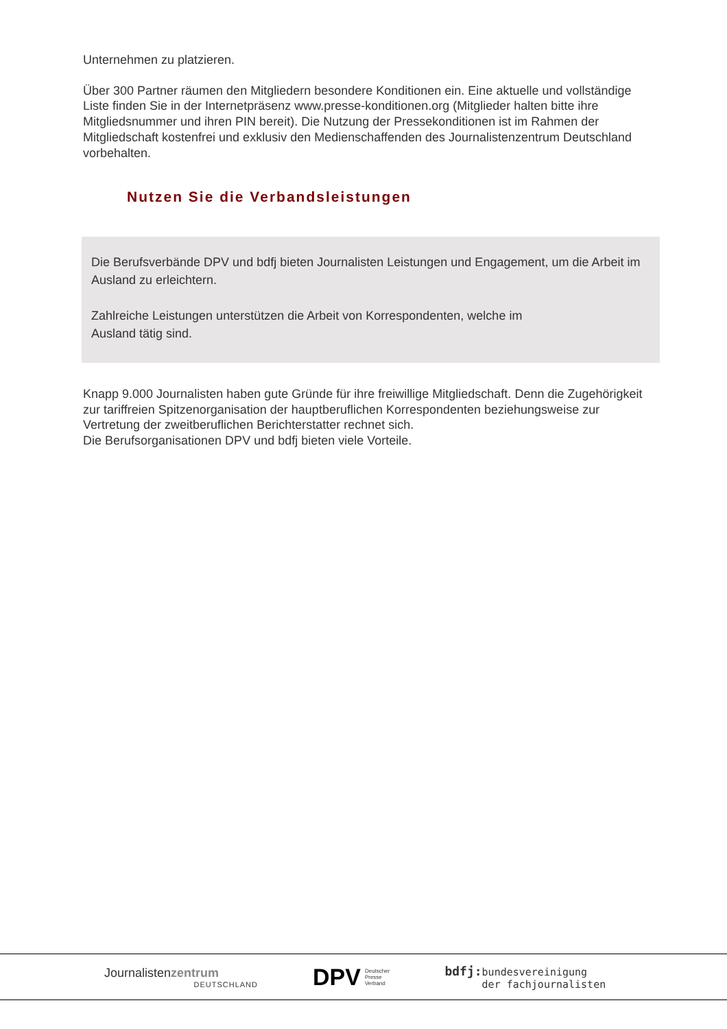Unternehmen zu platzieren.
Über 300 Partner räumen den Mitgliedern besondere Konditionen ein. Eine aktuelle und vollständige Liste finden Sie in der Internetpräsenz www.presse-konditionen.org (Mitglieder halten bitte ihre Mitgliedsnummer und ihren PIN bereit). Die Nutzung der Pressekonditionen ist im Rahmen der Mitgliedschaft kostenfrei und exklusiv den Medienschaffenden des Journalistenzentrum Deutschland vorbehalten.
Nutzen Sie die Verbandsleistungen
Die Berufsverbände DPV und bdfj bieten Journalisten Leistungen und Engagement, um die Arbeit im Ausland zu erleichtern.
Zahlreiche Leistungen unterstützen die Arbeit von Korrespondenten, welche im
Ausland tätig sind.
Knapp 9.000 Journalisten haben gute Gründe für ihre freiwillige Mitgliedschaft. Denn die Zugehörigkeit zur tariffreien Spitzenorganisation der hauptberuflichen Korrespondenten beziehungsweise zur Vertretung der zweitberuflichen Berichterstatter rechnet sich.
Die Berufsorganisationen DPV und bdfj bieten viele Vorteile.
Journalistenzentrum
DEUTSCHLAND
DPV Deutscher
Presse
Verband
bdfj: bundesvereinigung
der fachjournalisten